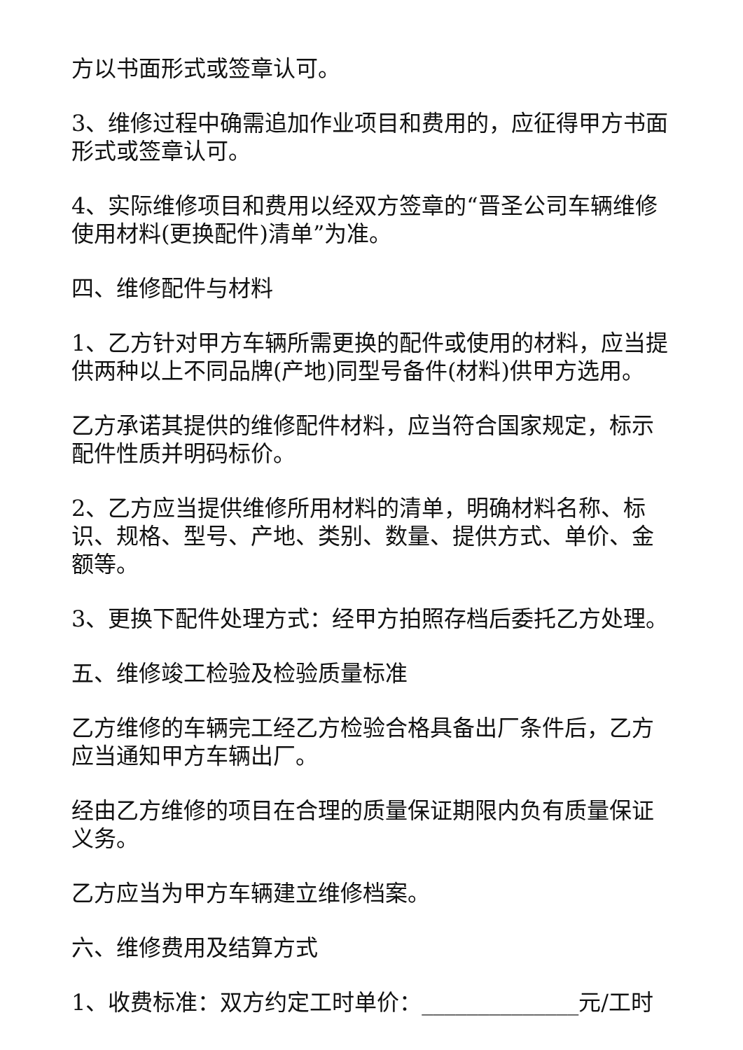方以书面形式或签章认可。
3、维修过程中确需追加作业项目和费用的，应征得甲方书面形式或签章认可。
4、实际维修项目和费用以经双方签章的“晋圣公司车辆维修使用材料(更换配件)清单”为准。
四、维修配件与材料
1、乙方针对甲方车辆所需更换的配件或使用的材料，应当提供两种以上不同品牌(产地)同型号备件(材料)供甲方选用。
乙方承诺其提供的维修配件材料，应当符合国家规定，标示配件性质并明码标价。
2、乙方应当提供维修所用材料的清单，明确材料名称、标识、规格、型号、产地、类别、数量、提供方式、单价、金额等。
3、更换下配件处理方式：经甲方拍照存档后委托乙方处理。
五、维修竣工检验及检验质量标准
乙方维修的车辆完工经乙方检验合格具备出厂条件后，乙方应当通知甲方车辆出厂。
经由乙方维修的项目在合理的质量保证期限内负有质量保证义务。
乙方应当为甲方车辆建立维修档案。
六、维修费用及结算方式
1、收费标准：双方约定工时单价：______________元/工时